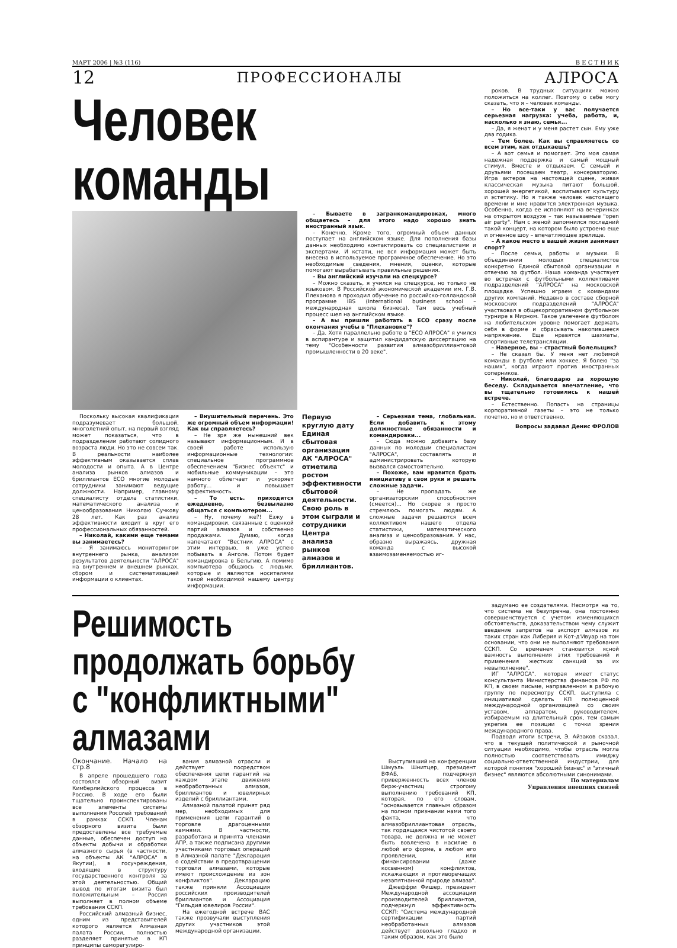МАРТ 2006 | №3 (116) В Е С Т Н И К
12 ПРОФЕССИОНАЛЫ АЛРОСА
Человек команды
– Бываете в загранкомандировках, много общаетесь – для этого надо хорошо знать иностранный язык.
– Конечно. Кроме того, огромный объем данных поступает на английском языке. Для пополнения базы данных необходимо контактировать со специалистами и экспертами. И кстати, не вся информация может быть внесена в используемое программное обеспечение. Но это необходимые сведения, мнения, оценки, которые помогают вырабатывать правильные решения.
– Вы английский изучали на спецкурсе?
– Можно сказать, я учился на спецкурсе, но только не языковом. В Российской экономической академии им. Г.В. Плеханова я проходил обучение по российско-голландской программе IBS (International business school – международная школа бизнеса). Там весь учебный процесс шел на английском языке.
– А вы пришли работать в ЕСО сразу после окончания учебы в "Плехановке"?
– Да. Хотя параллельно работе в "ЕСО АЛРОСА" я учился в аспирантуре и защитил кандидатскую диссертацию на тему "Особенности развития алмазобриллиантовой промышленности в 20 веке".
Поскольку высокая квалификация подразумевает большой, многолетний опыт, на первый взгляд может показаться, что в подразделении работают солидного возраста люди. Но это не совсем так. В реальности наиболее эффективным оказывается сплав молодости и опыта. А в Центре анализа рынков алмазов и бриллиантов ЕСО многие молодые сотрудники занимают ведущие должности. Например, главному специалисту отдела статистики, математического анализа и ценообразования Николаю Сучкову 28 лет. Как раз анализ эффективности входит в круг его профессиональных обязанностей.
– Николай, какими еще темами вы занимаетесь?
– Я занимаюсь мониторингом внутреннего рынка, анализом результатов деятельности "АЛРОСА" на внутреннем и внешнем рынках, сбором и систематизацией информации о клиентах.
– Внушительный перечень. Это же огромный объем информации! Как вы справляетесь?
– Не зря же нынешний век называют информационным. И в своей работе использую информационные технологии: специальное программное обеспечением "Бизнес объектс" и мобильные коммуникации – это намного облегчает и ускоряет работу... и повышает эффективность.
– То есть. приходится ежедневно, безвылазно общаться с компьютером...
– Ну, почему же?! Езжу в командировки, связанные с оценкой партий алмазов и собственно продажами. Думаю, когда напечатают "Вестник АЛРОСА" с этим интервью, я уже успею побывать в Анголе. Потом будет командировка в Бельгию. А помимо компьютера общаюсь с людьми, которые и являются носителями такой необходимой нашему центру информации.
Первую круглую дату Единая сбытовая организация АК "АЛРОСА" отметила ростом эффективности сбытовой деятельности. Свою роль в этом сыграли и сотрудники Центра анализа рынков алмазов и бриллиантов.
– Серьезная тема, глобальная. Если добавить к этому должностные обязанности и командировки...
– Сюда можно добавить базу данных по молодым специалистам "АЛРОСА", составлять и администрировать которую вызвался самостоятельно.
– Похоже, вам нравится брать инициативу в свои руки и решать сложные задачи.
– Не пропадать же организаторским способностям (смеется)... Но скорее я просто стремлюсь помогать людям. А сложные задачи решаются всем коллективом нашего отдела статистики, математического анализа и ценообразования. У нас, образно выражаясь, дружная команда с высокой взаимозаменяемостью иг-
роков. В трудных ситуациях можно положиться на коллег. Поэтому о себе могу сказать, что я – человек команды.
– Но все-таки у вас получается серьезная нагрузка: учеба, работа, и, насколько я знаю, семья...
– Да, я женат и у меня растет сын. Ему уже два годика.
– Тем более. Как вы справляетесь со всем этим, как отдыхаешь?
– А вот семья и помогает. Это моя самая надежная поддержка и самый мощный стимул. Вместе и отдыхаем. С семьей и друзьями посещаем театр, консерваторию. Игра актеров на настоящей сцене, живая классическая музыка питают большой, хорошей энергетикой, воспитывают культуру и эстетику. Но я также человек настоящего времени и мне нравится электронная музыка. Особенно, когда ее исполняют на вечеринках на открытом воздухе – так называемые "open air party". Нам с женой запомнился последний такой концерт, на котором было устроено еще и огненное шоу – впечатляющее зрелище.
– А какое место в вашей жизни занимает спорт?
– После семьи, работы и музыки. В объединении молодых специалистов конкретно Единой сбытовой организации я отвечаю за футбол. Наша команда участвует во встречах с футбольными коллективами подразделений "АЛРОСА" на московской площадке. Успешно играем с командами других компаний. Недавно в составе сборной московских подразделений "АЛРОСА" участвовал в общекорпоративном футбольном турнире в Мирном. Такое увлечение футболом на любительском уровне помогает держать себя в форме и сбрасывать накопившееся напряжение. Еще нравятся шахматы, спортивные телетрансляции.
– Наверное, вы – страстный болельщик?
– Не сказал бы. У меня нет любимой команды в футболе или хоккее. Я болею "за наших", когда играют против иностранных соперников.
– Николай, благодарю за хорошую беседу. Складывается впечатление, что вы тщательно готовились к нашей встрече.
– Естественно. Попасть на страницы корпоративной газеты – это не только почетно, но и ответственно.
Вопросы задавал Денис ФРОЛОВ
Решимость продолжать борьбу
с "конфликтными" алмазами
Окончание. Начало на стр.8
В апреле прошедшего года состоялся обзорный визит Кимберлийского процесса в Россию. В ходе его были тщательно проинспектированы все элементы системы выполнения Россией требований в рамках ССКП. Членам обзорного визита были предоставлены все требуемые данные, обеспечен доступ на объекты добычи и обработки алмазного сырья (в частности, на объекты АК "АЛРОСА" в Якутии), в госучреждения, входящие в структуру государственного контроля за этой деятельностью. Общий вывод по итогам визита был положительным – Россия выполняет в полном объеме требования ССКП.
Российский алмазный бизнес, одним из представителей которого является Алмазная палата России, полностью разделяет принятые в КП принципы саморегулиро-
вания алмазной отрасли и действует посредством обеспечения цепи гарантий на каждом этапе движения необработанных алмазов, бриллиантов и ювелирных изделий с бриллиантами.
Алмазной палатой принят ряд мер, необходимых для применения цепи гарантий в торговле драгоценными камнями. В частности, разработана и принята членами АПР, а также подписана другими участниками торговых операций в Алмазной палате "Декларация о содействии в предотвращении торговли алмазами, которые имеют происхождение из зон конфликтов". Декларацию также приняли Ассоциация российских производителей бриллиантов и Ассоциация "Гильдия ювелиров России".
На ежегодной встрече ВАС также прозвучали выступления других участников этой международной организации.
Выступивший на конференции Шмуэль Шнитцер, президент ВФАБ, подчеркнул приверженность всех членов бирж-участниц строгому выполнению требований КП, которая, по его словам, "основывается главным образом на полном признании нами того факта, что алмазобриллиантовая отрасль, так гордящаяся чистотой своего товара, не должна и не может быть вовлечена в насилие в любой его форме, в любом его проявлении, или финансировании (даже косвенном) конфликтов, искажающих и противоречащих незапятнанной природе алмаза".
Джеффри Фишер, президент Международной ассоциации производителей бриллиантов, подчеркнул эффективность ССКП: "Система международной сертификации партий необработанных алмазов действует довольно гладко и таким образом, как это было
задумано ее создателями. Несмотря на то, что система не безупречна, она постоянно совершенствуется с учетом изменяющихся обстоятельств, доказательством чему служит введение запретов на экспорт алмазов из таких стран как Либерия и Кот-д'Ивуар на том основании, что они не выполняют требования ССКП. Со временем становится ясной важность выполнения этих требований и применения жестких санкций за их невыполнение".
ИГ "АЛРОСА", которая имеет статус консультанта Министерства финансов РФ по КП, в своем письме, направленном в рабочую группу по пересмотру ССКП, выступила с инициативой сделать КП полноценной международной организацией со своим уставом, аппаратом, руководителем, избираемым на длительный срок, тем самым укрепив ее позиции с точки зрения международного права.
Подводя итоги встречи, Э. Айзаков сказал, что в текущей политической и рыночной ситуации необходимо, чтобы отрасль могла полностью соответствовать имиджу социально-ответственной индустрии, для которой понятия "хороший бизнес" и "этичный бизнес" являются абсолютными синонимами.
По материалам
Управления внешних связей